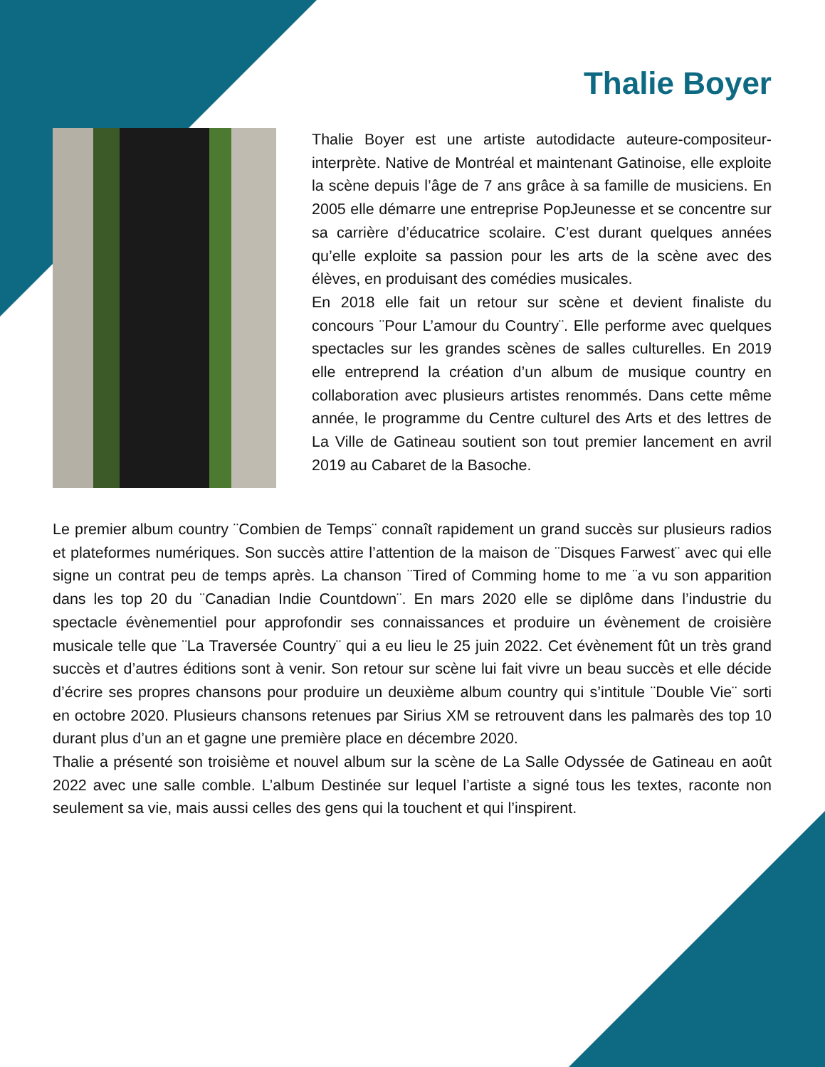Thalie Boyer
Thalie Boyer est une artiste autodidacte auteure-compositeur-interprète. Native de Montréal et maintenant Gatinoise, elle exploite la scène depuis l’âge de 7 ans grâce à sa famille de musiciens. En 2005 elle démarre une entreprise PopJeunesse et se concentre sur sa carrière d’éducatrice scolaire. C’est durant quelques années qu’elle exploite sa passion pour les arts de la scène avec des élèves, en produisant des comédies musicales.
En 2018 elle fait un retour sur scène et devient finaliste du concours ¨Pour L’amour du Country¨. Elle performe avec quelques spectacles sur les grandes scènes de salles culturelles. En 2019 elle entreprend la création d’un album de musique country en collaboration avec plusieurs artistes renommés. Dans cette même année, le programme du Centre culturel des Arts et des lettres de La Ville de Gatineau soutient son tout premier lancement en avril 2019 au Cabaret de la Basoche.
Le premier album country ¨Combien de Temps¨ connaît rapidement un grand succès sur plusieurs radios et plateformes numériques. Son succès attire l’attention de la maison de ¨Disques Farwest¨ avec qui elle signe un contrat peu de temps après. La chanson ¨Tired of Comming home to me ¨a vu son apparition dans les top 20 du ¨Canadian Indie Countdown¨. En mars 2020 elle se diplôme dans l’industrie du spectacle évènementiel pour approfondir ses connaissances et produire un évènement de croisière musicale telle que ¨La Traversée Country¨ qui a eu lieu le 25 juin 2022. Cet évènement fût un très grand succès et d’autres éditions sont à venir. Son retour sur scène lui fait vivre un beau succès et elle décide d’écrire ses propres chansons pour produire un deuxième album country qui s’intitule ¨Double Vie¨ sorti en octobre 2020. Plusieurs chansons retenues par Sirius XM se retrouvent dans les palmarès des top 10 durant plus d’un an et gagne une première place en décembre 2020.
Thalie a présenté son troisième et nouvel album sur la scène de La Salle Odyssée de Gatineau en août 2022 avec une salle comble. L’album Destinée sur lequel l’artiste a signé tous les textes, raconte non seulement sa vie, mais aussi celles des gens qui la touchent et qui l’inspirent.